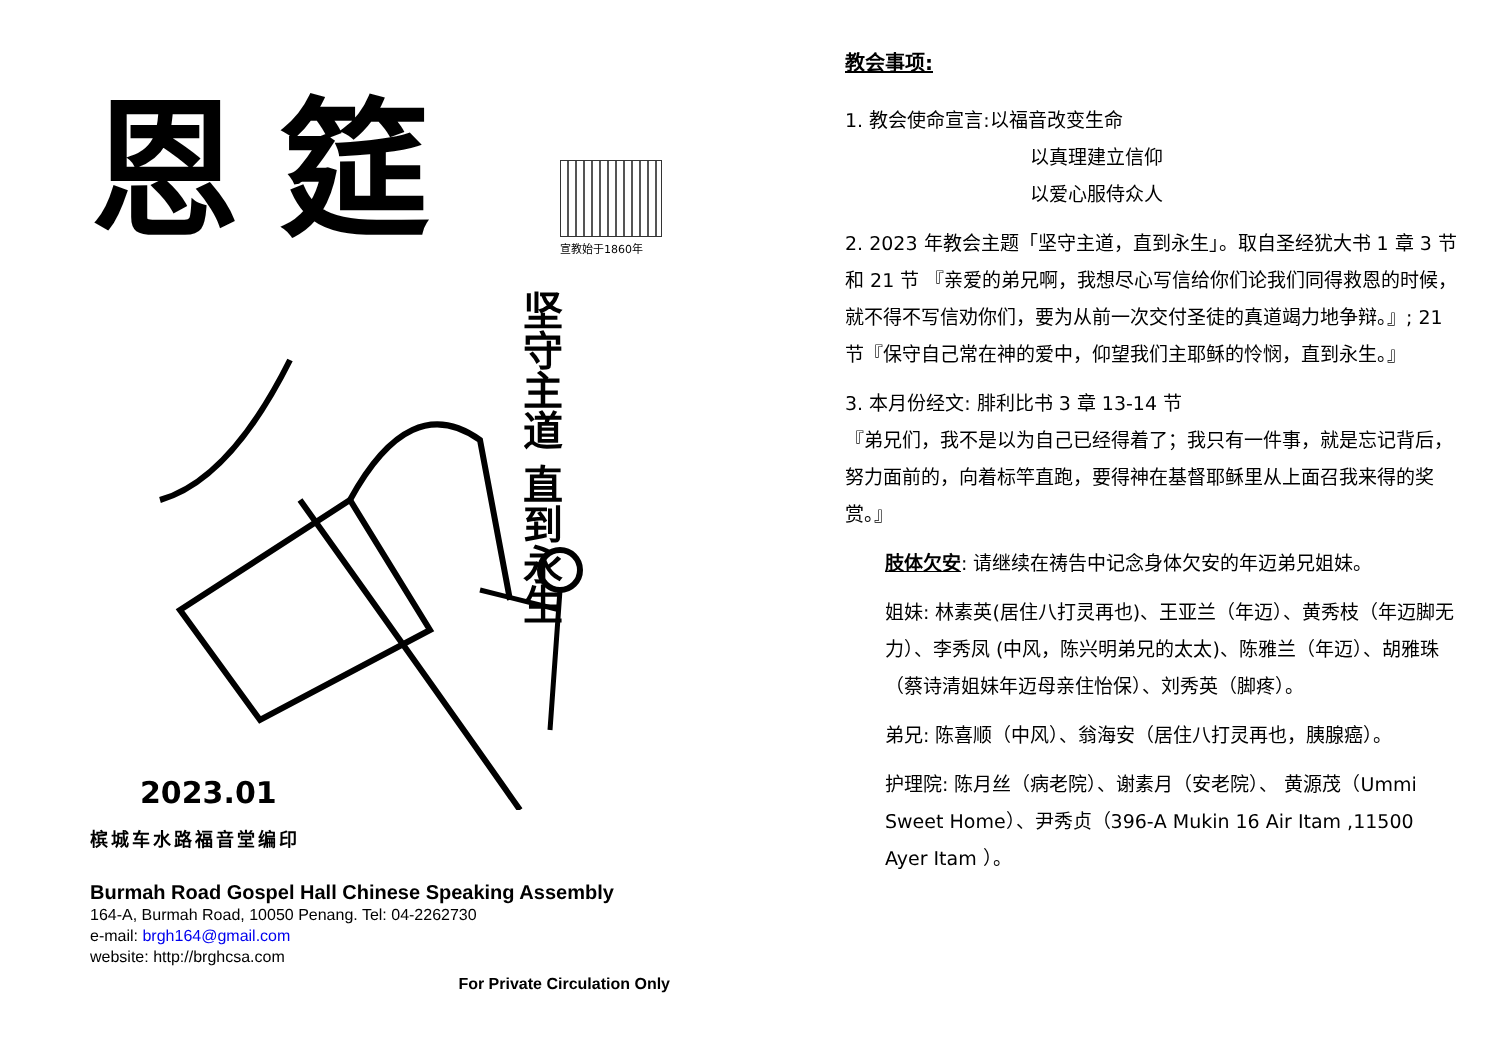恩筵
宣教始于1860年
坚守主道 直到永生
2023.01
槟城车水路福音堂编印
Burmah Road Gospel Hall Chinese Speaking Assembly
164-A, Burmah Road, 10050 Penang. Tel: 04-2262730
e-mail: brgh164@gmail.com
website: http://brghcsa.com
For Private Circulation Only
教会事项:
1. 教会使命宣言:以福音改变生命
以真理建立信仰
以爱心服侍众人
2. 2023 年教会主题「坚守主道，直到永生」。取自圣经犹大书 1 章 3 节和 21 节 『亲爱的弟兄啊，我想尽心写信给你们论我们同得救恩的时候，就不得不写信劝你们，要为从前一次交付圣徒的真道竭力地争辩。』; 21 节『保守自己常在神的爱中，仰望我们主耶稣的怜悯，直到永生。』
3. 本月份经文: 腓利比书 3 章 13-14 节
『弟兄们，我不是以为自己已经得着了；我只有一件事，就是忘记背后，努力面前的，向着标竿直跑，要得神在基督耶稣里从上面召我来得的奖赏。』
肢体欠安: 请继续在祷告中记念身体欠安的年迈弟兄姐妹。
姐妹: 林素英(居住八打灵再也)、王亚兰（年迈）、黄秀枝（年迈脚无力）、李秀凤 (中风，陈兴明弟兄的太太)、陈雅兰（年迈）、胡雅珠（蔡诗清姐妹年迈母亲住怡保）、刘秀英（脚疼）。
弟兄: 陈喜顺（中风）、翁海安（居住八打灵再也，胰腺癌）。
护理院: 陈月丝（病老院）、谢素月（安老院）、 黄源茂（Ummi Sweet Home）、尹秀贞（396-A Mukin 16 Air Itam ,11500 Ayer Itam ）。